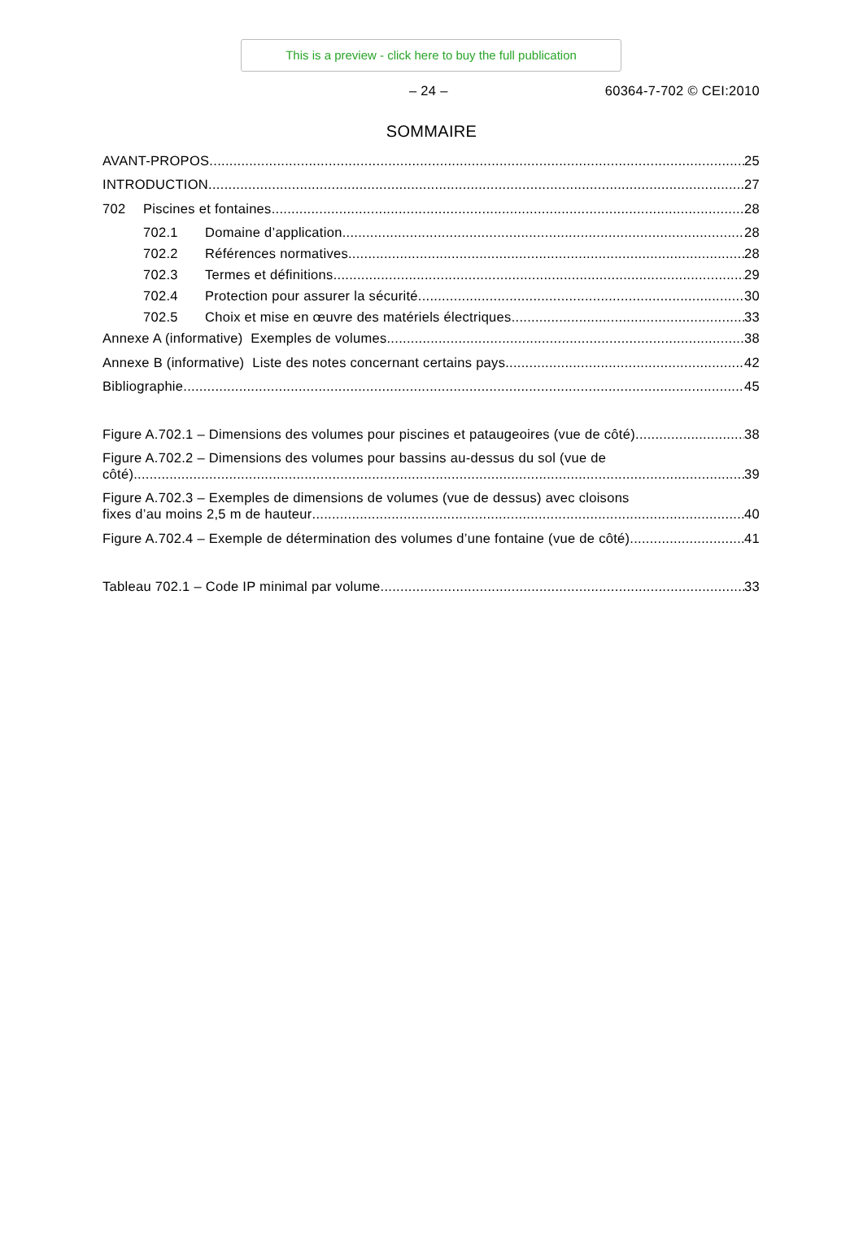This is a preview - click here to buy the full publication
– 24 – 60364-7-702 © CEI:2010
SOMMAIRE
AVANT-PROPOS 25
INTRODUCTION 27
702 Piscines et fontaines 28
702.1 Domaine d’application 28
702.2 Références normatives 28
702.3 Termes et définitions 29
702.4 Protection pour assurer la sécurité 30
702.5 Choix et mise en œuvre des matériels électriques 33
Annexe A (informative) Exemples de volumes 38
Annexe B (informative) Liste des notes concernant certains pays 42
Bibliographie 45
Figure A.702.1 – Dimensions des volumes pour piscines et pataugeoires (vue de côté) 38
Figure A.702.2 – Dimensions des volumes pour bassins au-dessus du sol (vue de
côté) 39
Figure A.702.3 – Exemples de dimensions de volumes (vue de dessus) avec cloisons
fixes d’au moins 2,5 m de hauteur 40
Figure A.702.4 – Exemple de détermination des volumes d’une fontaine (vue de côté) 41
Tableau 702.1 – Code IP minimal par volume 33